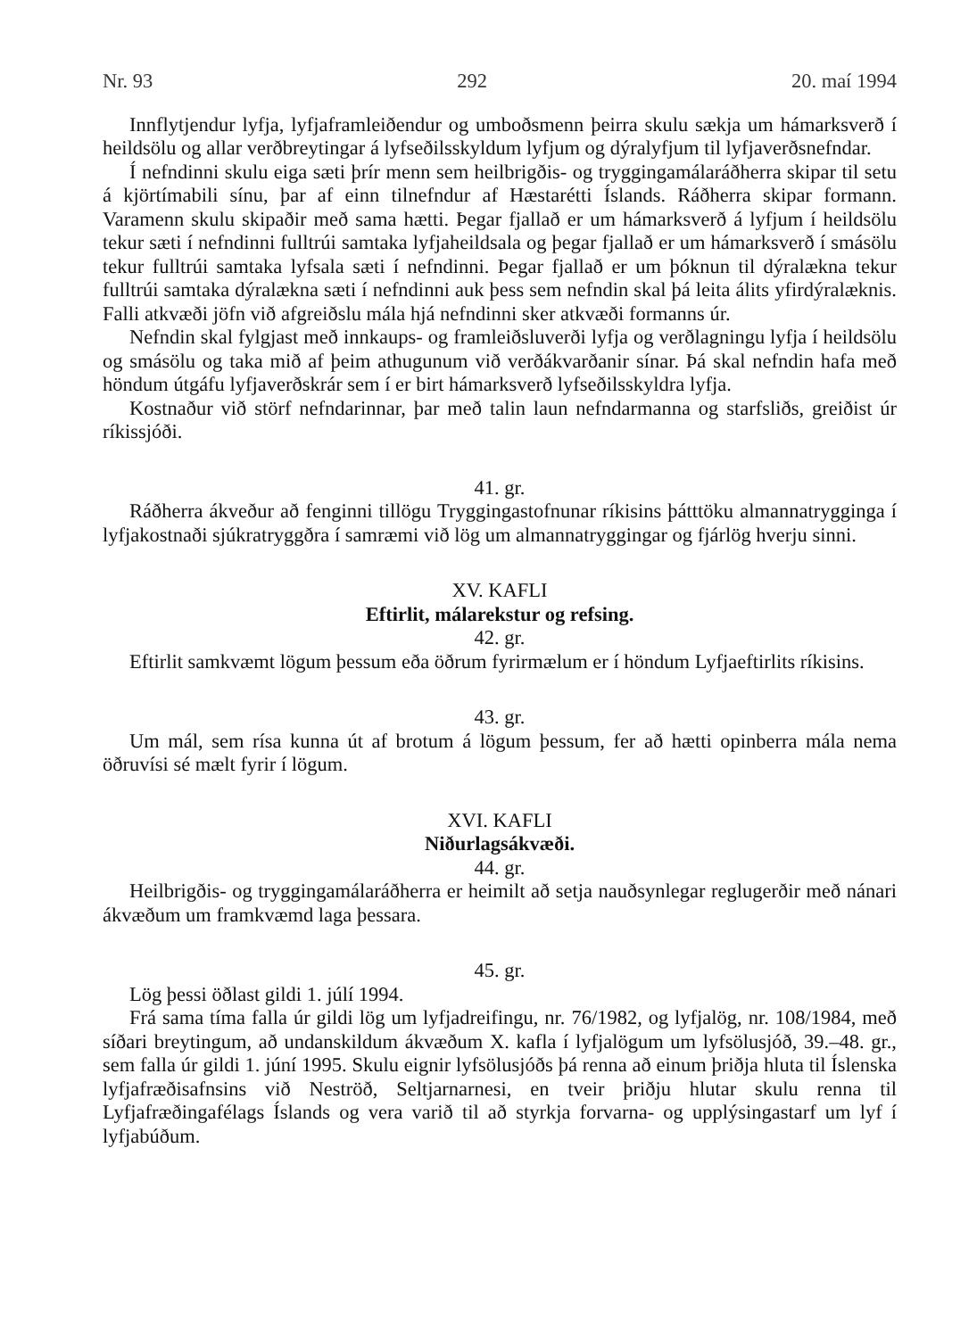Nr. 93 292 20. maí 1994
Innflytjendur lyfja, lyfjaframleiðendur og umboðsmenn þeirra skulu sækja um hámarksverð í heildsölu og allar verðbreytingar á lyfseðilsskyldum lyfjum og dýralyfjum til lyfjaverðsnefndar.
Í nefndinni skulu eiga sæti þrír menn sem heilbrigðis- og tryggingamálaráðherra skipar til setu á kjörtímabili sínu, þar af einn tilnefndur af Hæstarétti Íslands. Ráðherra skipar formann. Varamenn skulu skipaðir með sama hætti. Þegar fjallað er um hámarksverð á lyfjum í heildsölu tekur sæti í nefndinni fulltrúi samtaka lyfjaheildsala og þegar fjallað er um hámarksverð í smásölu tekur fulltrúi samtaka lyfsala sæti í nefndinni. Þegar fjallað er um þóknun til dýralækna tekur fulltrúi samtaka dýralækna sæti í nefndinni auk þess sem nefndin skal þá leita álits yfirdýralæknis. Falli atkvæði jöfn við afgreiðslu mála hjá nefndinni sker atkvæði formanns úr.
Nefndin skal fylgjast með innkaups- og framleiðsluverði lyfja og verðlagningu lyfja í heildsölu og smásölu og taka mið af þeim athugunum við verðákvarðanir sínar. Þá skal nefndin hafa með höndum útgáfu lyfjaverðskrár sem í er birt hámarksverð lyfseðilsskyldra lyfja.
Kostnaður við störf nefndarinnar, þar með talin laun nefndarmanna og starfsliðs, greiðist úr ríkissjóði.
41. gr.
Ráðherra ákveður að fenginni tillögu Tryggingastofnunar ríkisins þátttöku almannatrygginga í lyfjakostnaði sjúkratryggðra í samræmi við lög um almannatryggingar og fjárlög hverju sinni.
XV. KAFLI
Eftirlit, málarekstur og refsing.
42. gr.
Eftirlit samkvæmt lögum þessum eða öðrum fyrirmælum er í höndum Lyfjaeftirlits ríkisins.
43. gr.
Um mál, sem rísa kunna út af brotum á lögum þessum, fer að hætti opinberra mála nema öðruvísi sé mælt fyrir í lögum.
XVI. KAFLI
Niðurlagsákvæði.
44. gr.
Heilbrigðis- og tryggingamálaráðherra er heimilt að setja nauðsynlegar reglugerðir með nánari ákvæðum um framkvæmd laga þessara.
45. gr.
Lög þessi öðlast gildi 1. júlí 1994.
Frá sama tíma falla úr gildi lög um lyfjadreifingu, nr. 76/1982, og lyfjalög, nr. 108/1984, með síðari breytingum, að undanskildum ákvæðum X. kafla í lyfjalögum um lyfsölusjóð, 39.–48. gr., sem falla úr gildi 1. júní 1995. Skulu eignir lyfsölusjóðs þá renna að einum þriðja hluta til Íslenska lyfjafræðisafnsins við Neströð, Seltjarnarnesi, en tveir þriðju hlutar skulu renna til Lyfjafræðingafélags Íslands og vera varið til að styrkja forvarna- og upplýsingastarf um lyf í lyfjabúðum.